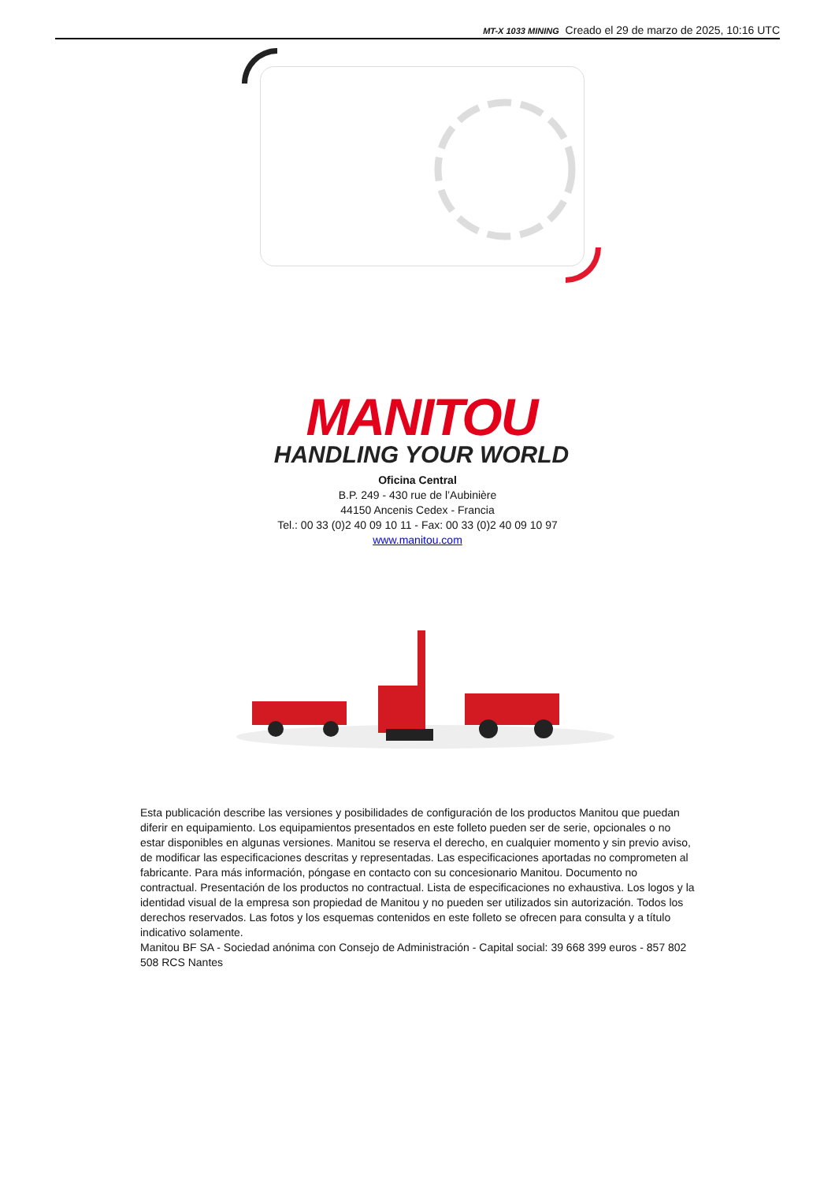MT-X 1033 MINING Creado el 29 de marzo de 2025, 10:16 UTC
MANITOU
HANDLING YOUR WORLD
Oficina Central
B.P. 249 - 430 rue de l’Aubinière
44150 Ancenis Cedex - Francia
Tel.: 00 33 (0)2 40 09 10 11 - Fax: 00 33 (0)2 40 09 10 97
www.manitou.com
Esta publicación describe las versiones y posibilidades de configuración de los productos Manitou que puedan diferir en equipamiento. Los equipamientos presentados en este folleto pueden ser de serie, opcionales o no estar disponibles en algunas versiones. Manitou se reserva el derecho, en cualquier momento y sin previo aviso, de modificar las especificaciones descritas y representadas. Las especificaciones aportadas no comprometen al fabricante. Para más información, póngase en contacto con su concesionario Manitou. Documento no contractual. Presentación de los productos no contractual. Lista de especificaciones no exhaustiva. Los logos y la identidad visual de la empresa son propiedad de Manitou y no pueden ser utilizados sin autorización. Todos los derechos reservados. Las fotos y los esquemas contenidos en este folleto se ofrecen para consulta y a título indicativo solamente.
Manitou BF SA - Sociedad anónima con Consejo de Administración - Capital social: 39 668 399 euros - 857 802 508 RCS Nantes